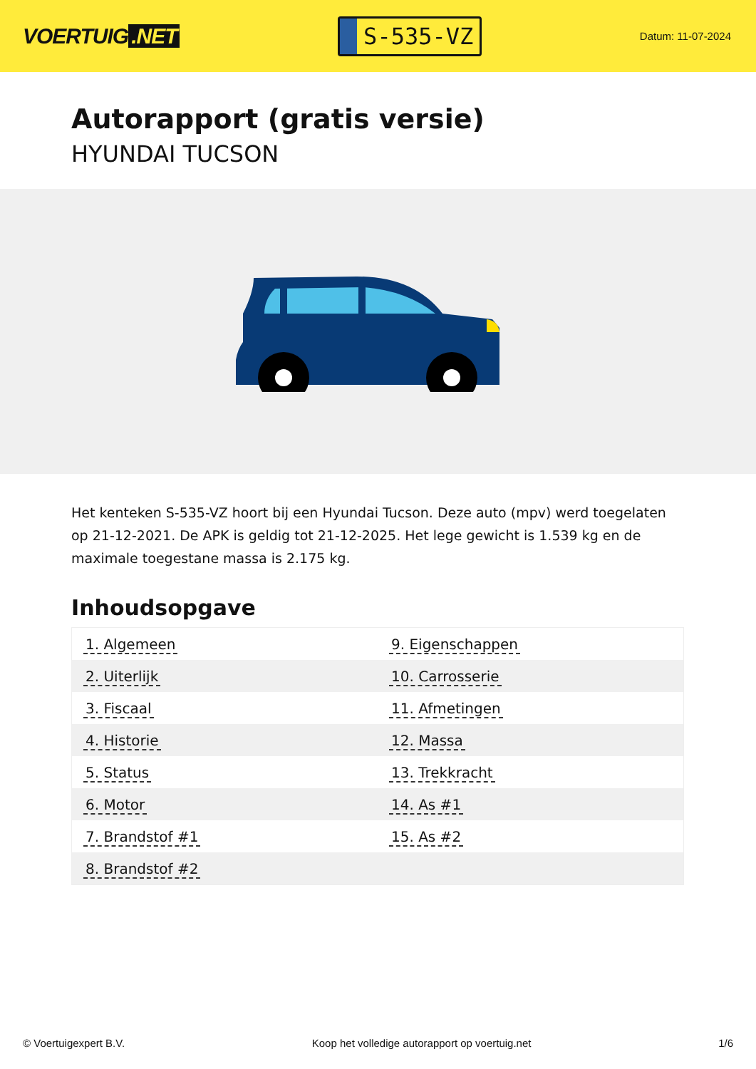VOERTUIG.NET
S-535-VZ
Datum: 11-07-2024
Autorapport (gratis versie)
HYUNDAI TUCSON
Het kenteken S-535-VZ hoort bij een Hyundai Tucson. Deze auto (mpv) werd toegelaten op 21-12-2021. De APK is geldig tot 21-12-2025. Het lege gewicht is 1.539 kg en de maximale toegestane massa is 2.175 kg.
Inhoudsopgave
| 1. Algemeen | 9. Eigenschappen |
| 2. Uiterlijk | 10. Carrosserie |
| 3. Fiscaal | 11. Afmetingen |
| 4. Historie | 12. Massa |
| 5. Status | 13. Trekkracht |
| 6. Motor | 14. As #1 |
| 7. Brandstof #1 | 15. As #2 |
| 8. Brandstof #2 | |
© Voertuigexpert B.V. Koop het volledige autorapport op voertuig.net 1/6